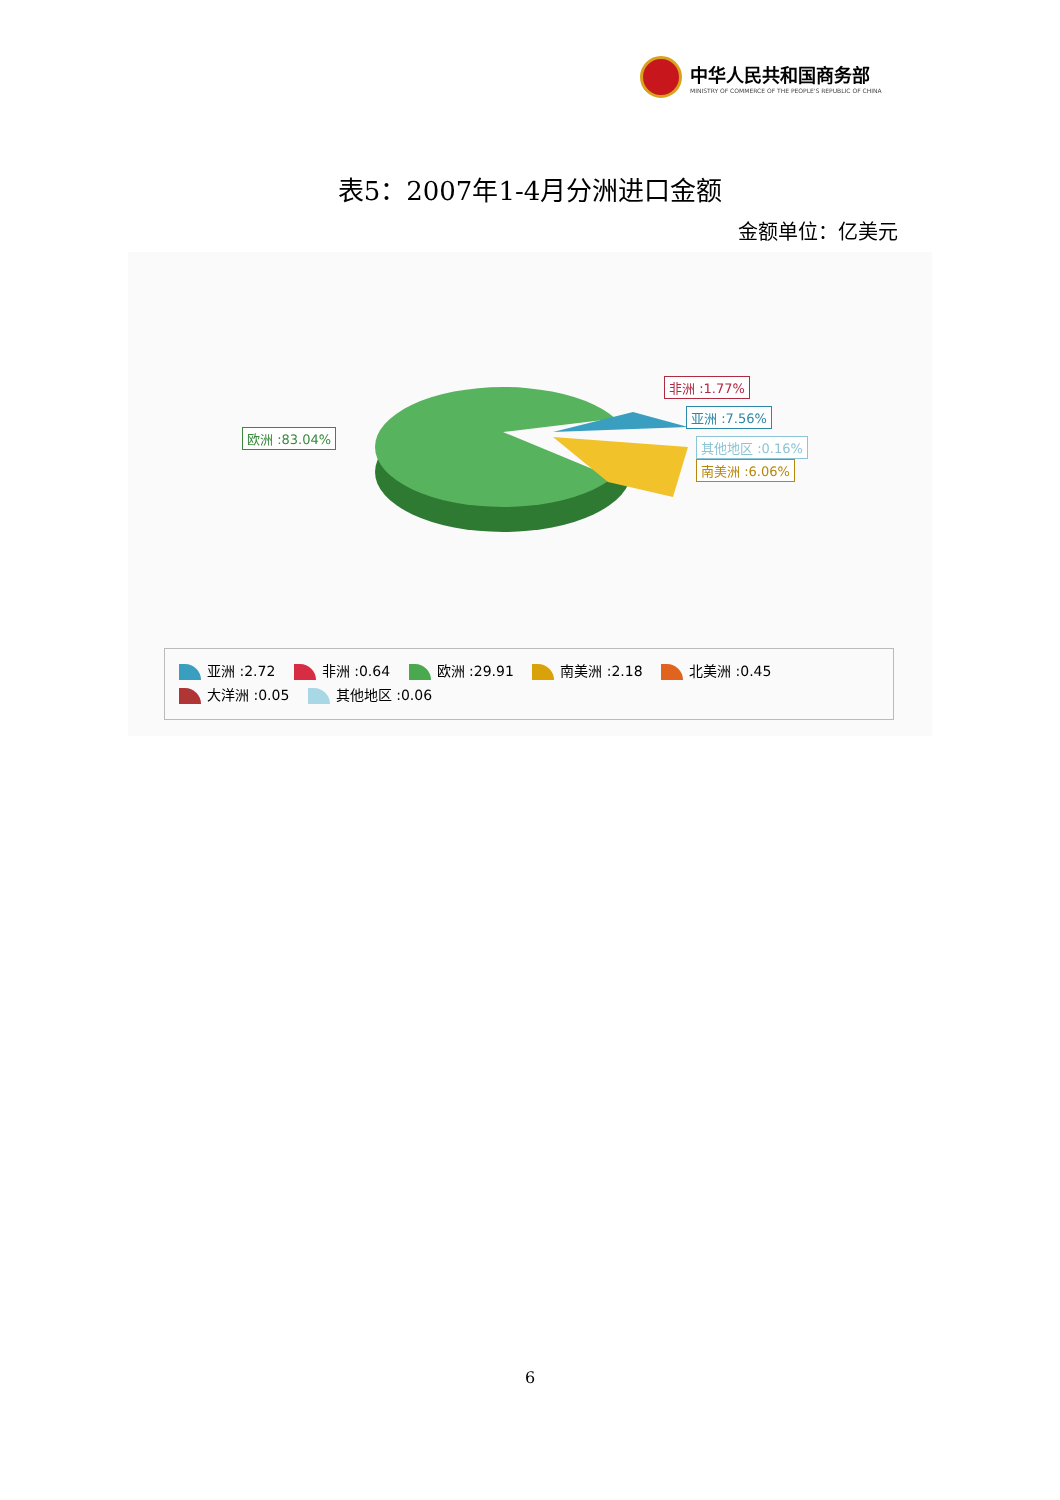中华人民共和国商务部
MINISTRY OF COMMERCE OF THE PEOPLE'S REPUBLIC OF CHINA
表5：2007年1-4月分洲进口金额
金额单位：亿美元
欧洲 :83.04%
非洲 :1.77%
亚洲 :7.56%
其他地区 :0.16%
南美洲 :6.06%
亚洲 :2.72 非洲 :0.64 欧洲 :29.91 南美洲 :2.18 北美洲 :0.45
大洋洲 :0.05 其他地区 :0.06
6